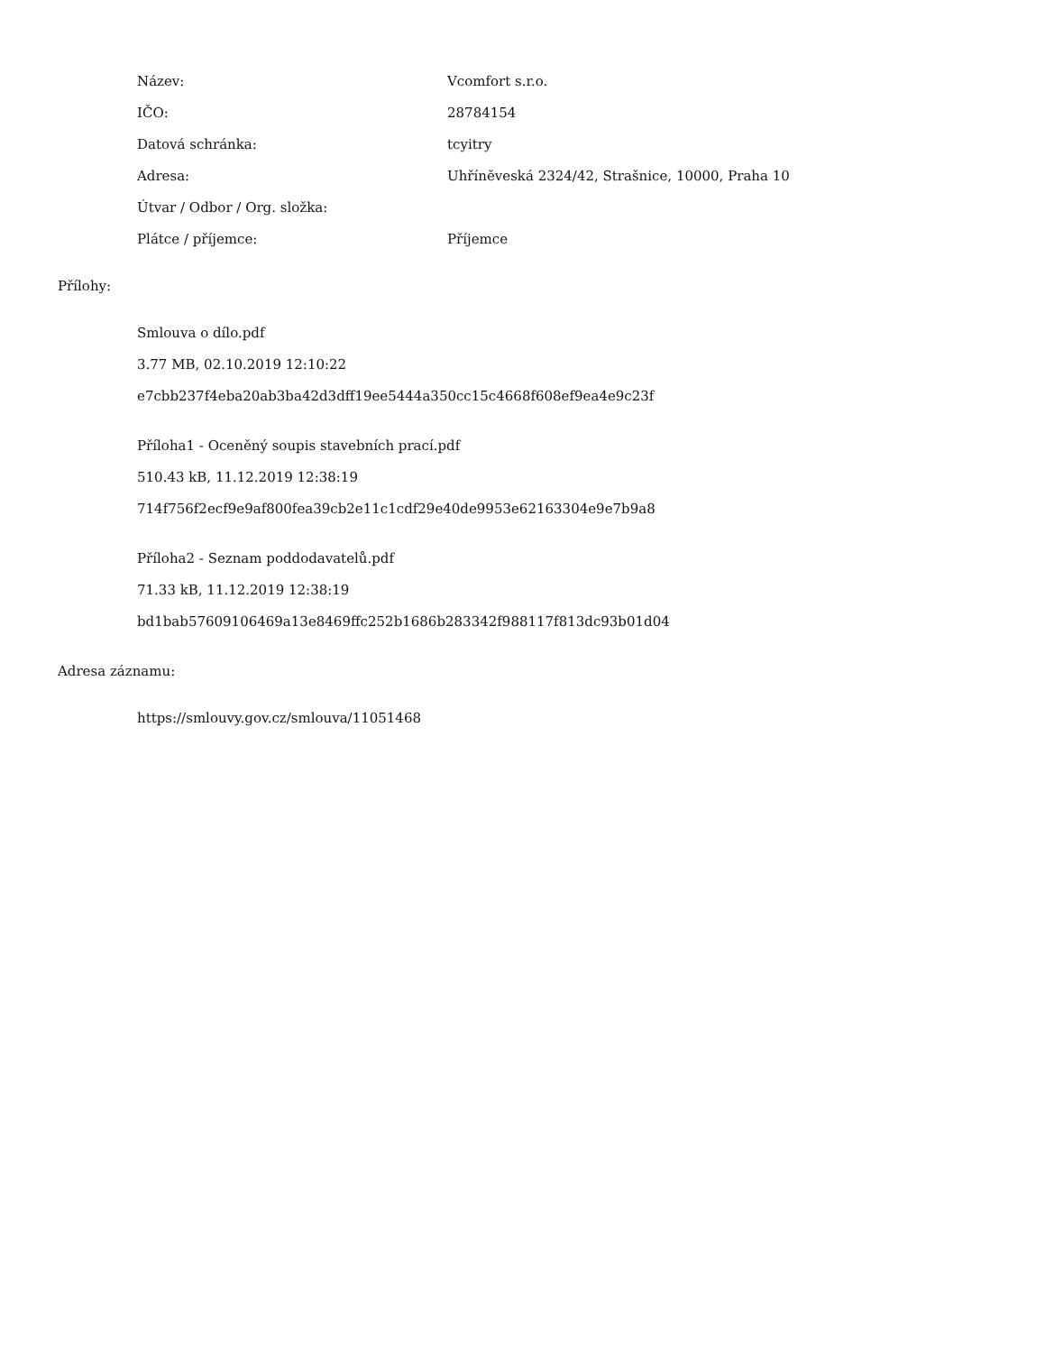| Název: | Vcomfort s.r.o. |
| IČO: | 28784154 |
| Datová schránka: | tcyitry |
| Adresa: | Uhříněveská 2324/42, Strašnice, 10000, Praha 10 |
| Útvar / Odbor / Org. složka: | |
| Plátce / příjemce: | Příjemce |
Přílohy:
Smlouva o dílo.pdf
3.77 MB, 02.10.2019 12:10:22
e7cbb237f4eba20ab3ba42d3dff19ee5444a350cc15c4668f608ef9ea4e9c23f
Příloha1 - Oceněný soupis stavebních prací.pdf
510.43 kB, 11.12.2019 12:38:19
714f756f2ecf9e9af800fea39cb2e11c1cdf29e40de9953e62163304e9e7b9a8
Příloha2 - Seznam poddodavatelů.pdf
71.33 kB, 11.12.2019 12:38:19
bd1bab57609106469a13e8469ffc252b1686b283342f988117f813dc93b01d04
Adresa záznamu:
https://smlouvy.gov.cz/smlouva/11051468